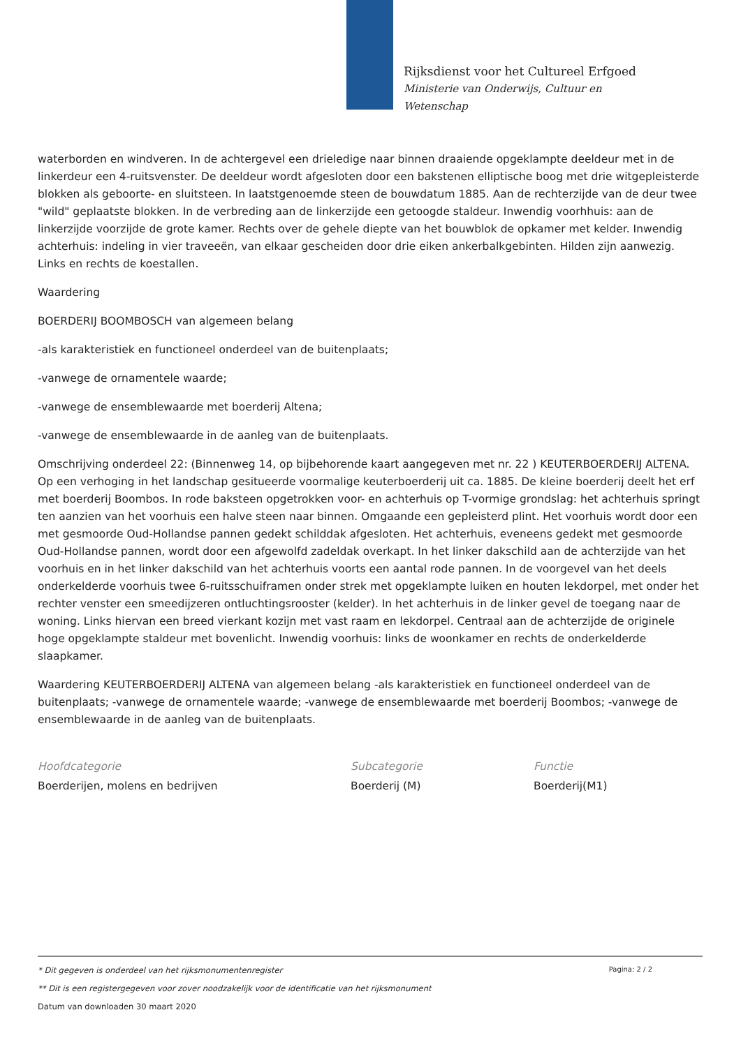Rijksdienst voor het Cultureel Erfgoed
Ministerie van Onderwijs, Cultuur en
Wetenschap
waterborden en windveren. In de achtergevel een drieledige naar binnen draaiende opgeklampte deeldeur met in de linkerdeur een 4-ruitsvenster. De deeldeur wordt afgesloten door een bakstenen elliptische boog met drie witgepleisterde blokken als geboorte- en sluitsteen. In laatstgenoemde steen de bouwdatum 1885. Aan de rechterzijde van de deur twee "wild" geplaatste blokken. In de verbreding aan de linkerzijde een getoogde staldeur. Inwendig voorhhuis: aan de linkerzijde voorzijde de grote kamer. Rechts over de gehele diepte van het bouwblok de opkamer met kelder. Inwendig achterhuis: indeling in vier traveeën, van elkaar gescheiden door drie eiken ankerbalkgebinten. Hilden zijn aanwezig. Links en rechts de koestallen.
Waardering
BOERDERIJ BOOMBOSCH van algemeen belang
-als karakteristiek en functioneel onderdeel van de buitenplaats;
-vanwege de ornamentele waarde;
-vanwege de ensemblewaarde met boerderij Altena;
-vanwege de ensemblewaarde in de aanleg van de buitenplaats.
Omschrijving onderdeel 22: (Binnenweg 14, op bijbehorende kaart aangegeven met nr. 22 ) KEUTERBOERDERIJ ALTENA. Op een verhoging in het landschap gesitueerde voormalige keuterboerderij uit ca. 1885. De kleine boerderij deelt het erf met boerderij Boombos. In rode baksteen opgetrokken voor- en achterhuis op T-vormige grondslag: het achterhuis springt ten aanzien van het voorhuis een halve steen naar binnen. Omgaande een gepleisterd plint. Het voorhuis wordt door een met gesmoorde Oud-Hollandse pannen gedekt schilddak afgesloten. Het achterhuis, eveneens gedekt met gesmoorde Oud-Hollandse pannen, wordt door een afgewolfd zadeldak overkapt. In het linker dakschild aan de achterzijde van het voorhuis en in het linker dakschild van het achterhuis voorts een aantal rode pannen. In de voorgevel van het deels onderkelderde voorhuis twee 6-ruitsschuiframen onder strek met opgeklampte luiken en houten lekdorpel, met onder het rechter venster een smeedijzeren ontluchtingsrooster (kelder). In het achterhuis in de linker gevel de toegang naar de woning. Links hiervan een breed vierkant kozijn met vast raam en lekdorpel. Centraal aan de achterzijde de originele hoge opgeklampte staldeur met bovenlicht. Inwendig voorhuis: links de woonkamer en rechts de onderkelderde slaapkamer.
Waardering KEUTERBOERDERIJ ALTENA van algemeen belang -als karakteristiek en functioneel onderdeel van de buitenplaats; -vanwege de ornamentele waarde; -vanwege de ensemblewaarde met boerderij Boombos; -vanwege de ensemblewaarde in de aanleg van de buitenplaats.
Hoofdcategorie
Boerderijen, molens en bedrijven
Subcategorie
Boerderij (M)
Functie
Boerderij(M1)
Pagina: 2 / 2
* Dit gegeven is onderdeel van het rijksmonumentenregister
** Dit is een registergegeven voor zover noodzakelijk voor de identificatie van het rijksmonument
Datum van downloaden 30 maart 2020